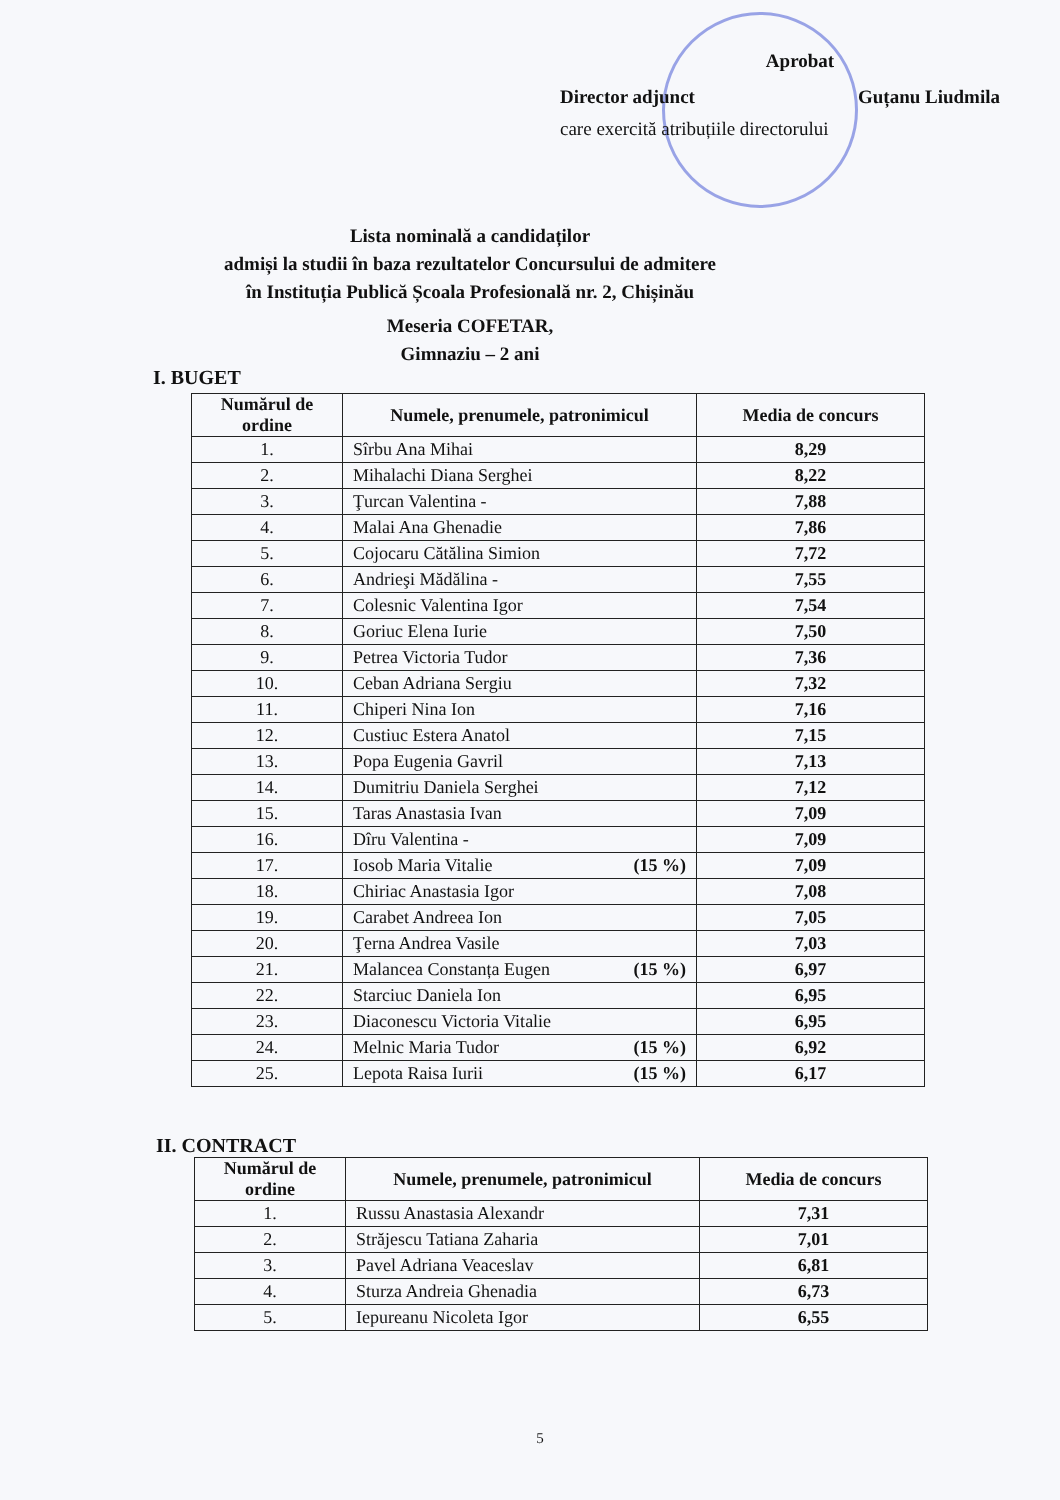Aprobat
Director adjunct Guțanu Liudmila
care exercită atribuțiile directorului
Lista nominală a candidaților
admiși la studii în baza rezultatelor Concursului de admitere
în Instituția Publică Școala Profesională nr. 2, Chișinău
Meseria COFETAR,
Gimnaziu – 2 ani
I. BUGET
| Numărul de ordine | Numele, prenumele, patronimicul | Media de concurs |
| --- | --- | --- |
| 1. | Sîrbu Ana Mihai | 8,29 |
| 2. | Mihalachi Diana Serghei | 8,22 |
| 3. | Ţurcan Valentina - | 7,88 |
| 4. | Malai Ana Ghenadie | 7,86 |
| 5. | Cojocaru Cătălina Simion | 7,72 |
| 6. | Andrieşi Mădălina - | 7,55 |
| 7. | Colesnic Valentina Igor | 7,54 |
| 8. | Goriuc Elena Iurie | 7,50 |
| 9. | Petrea Victoria Tudor | 7,36 |
| 10. | Ceban Adriana Sergiu | 7,32 |
| 11. | Chiperi Nina Ion | 7,16 |
| 12. | Custiuc Estera Anatol | 7,15 |
| 13. | Popa Eugenia Gavril | 7,13 |
| 14. | Dumitriu Daniela Serghei | 7,12 |
| 15. | Taras Anastasia Ivan | 7,09 |
| 16. | Dîru Valentina - | 7,09 |
| 17. | Iosob Maria Vitalie (15 %) | 7,09 |
| 18. | Chiriac Anastasia Igor | 7,08 |
| 19. | Carabet Andreea Ion | 7,05 |
| 20. | Ţerna Andrea Vasile | 7,03 |
| 21. | Malancea Constanța Eugen (15 %) | 6,97 |
| 22. | Starciuc Daniela Ion | 6,95 |
| 23. | Diaconescu Victoria Vitalie | 6,95 |
| 24. | Melnic Maria Tudor (15 %) | 6,92 |
| 25. | Lepota Raisa Iurii (15 %) | 6,17 |
II. CONTRACT
| Numărul de ordine | Numele, prenumele, patronimicul | Media de concurs |
| --- | --- | --- |
| 1. | Russu Anastasia Alexandr | 7,31 |
| 2. | Străjescu Tatiana Zaharia | 7,01 |
| 3. | Pavel Adriana Veaceslav | 6,81 |
| 4. | Sturza Andreia Ghenadia | 6,73 |
| 5. | Iepureanu Nicoleta Igor | 6,55 |
5